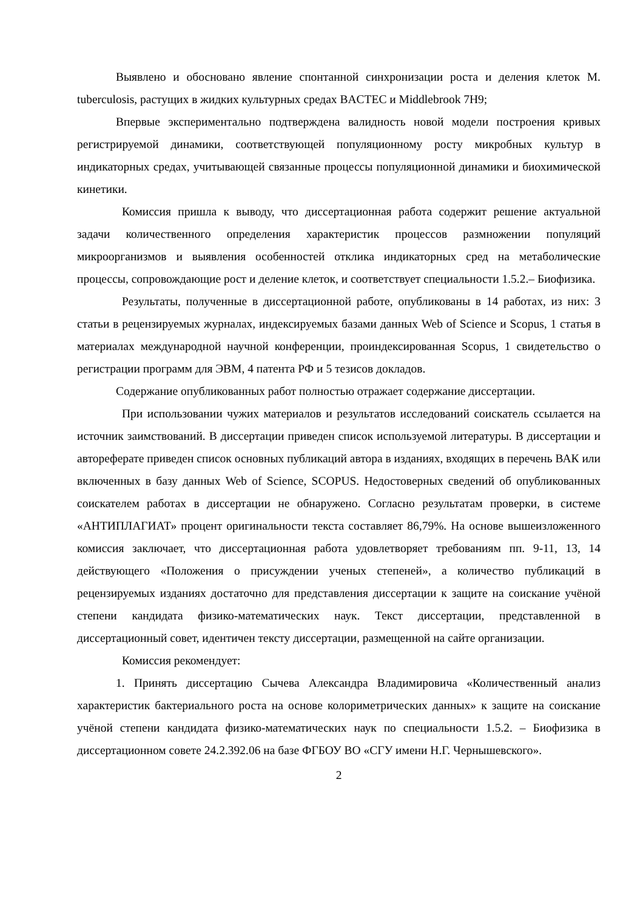Выявлено и обосновано явление спонтанной синхронизации роста и деления клеток M. tuberculosis, растущих в жидких культурных средах BACTEC и Middlebrook 7H9;
Впервые экспериментально подтверждена валидность новой модели построения кривых регистрируемой динамики, соответствующей популяционному росту микробных культур в индикаторных средах, учитывающей связанные процессы популяционной динамики и биохимической кинетики.
Комиссия пришла к выводу, что диссертационная работа содержит решение актуальной задачи количественного определения характеристик процессов размножении популяций микроорганизмов и выявления особенностей отклика индикаторных сред на метаболические процессы, сопровождающие рост и деление клеток, и соответствует специальности 1.5.2.– Биофизика.
Результаты, полученные в диссертационной работе, опубликованы в 14 работах, из них: 3 статьи в рецензируемых журналах, индексируемых базами данных Web of Science и Scopus, 1 статья в материалах международной научной конференции, проиндексированная Scopus, 1 свидетельство о регистрации программ для ЭВМ, 4 патента РФ и 5 тезисов докладов.
Содержание опубликованных работ полностью отражает содержание диссертации.
При использовании чужих материалов и результатов исследований соискатель ссылается на источник заимствований. В диссертации приведен список используемой литературы. В диссертации и автореферате приведен список основных публикаций автора в изданиях, входящих в перечень ВАК или включенных в базу данных Web of Science, SCOPUS. Недостоверных сведений об опубликованных соискателем работах в диссертации не обнаружено. Согласно результатам проверки, в системе «АНТИПЛАГИАТ» процент оригинальности текста составляет 86,79%. На основе вышеизложенного комиссия заключает, что диссертационная работа удовлетворяет требованиям пп. 9-11, 13, 14 действующего «Положения о присуждении ученых степеней», а количество публикаций в рецензируемых изданиях достаточно для представления диссертации к защите на соискание учёной степени кандидата физико-математических наук. Текст диссертации, представленной в диссертационный совет, идентичен тексту диссертации, размещенной на сайте организации.
Комиссия рекомендует:
1. Принять диссертацию Сычева Александра Владимировича «Количественный анализ характеристик бактериального роста на основе колориметрических данных» к защите на соискание учёной степени кандидата физико-математических наук по специальности 1.5.2. – Биофизика в диссертационном совете 24.2.392.06 на базе ФГБОУ ВО «СГУ имени Н.Г. Чернышевского».
2